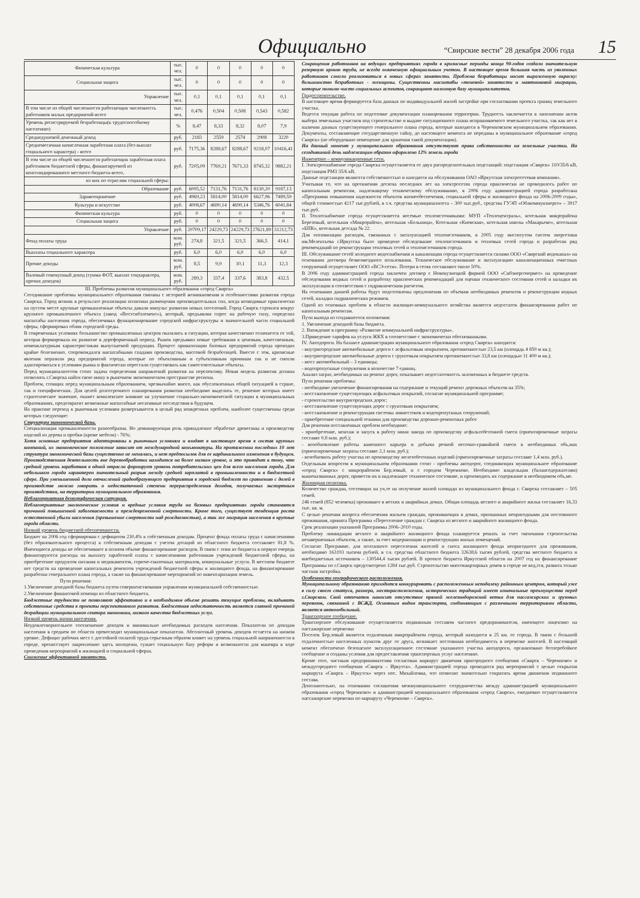Официально “Свирские вести” 28 декабря 2006 года 15
| Физическая культура | тыс. чел. | 0 | 0 | 0 | 0 | 0 |
| Социальная защита | тыс. чел. | 0 | 0 | 0 | 0 | 0 |
| Управление | тыс. чел. | 0,1 | 0,1 | 0,1 | 0,1 | 0,1 |
| В том числе из общей численности работающих численность работников малых предприятий-всего | тыс. чел. | 0,476 | 0,504 | 0,508 | 0,543 | 0,582 |
| Уровень регистрируемой безработицы(к трудоспособному населению) | % | 8,47 | 8,33 | 8,32 | 8,07 | 7,9 |
| Среднедушевой денежный доход | руб. | 2183 | 2559 | 2574 | 2908 | 3220 |
| Среднемесячная начисленная заработная плата (без выплат социального характера) - всего | руб. | 7175,36 | 8288,67 | 8288,67 | 9218,07 | 10416,41 |
| В том числе из общей численности работающих заработная плата работников бюджетной сферы, финансируемой из консолидированного местного бюджета-всего, | руб. | 7205,09 | 7769,21 | 7671,33 | 8745,32 | 9882,21 |
| из них по отраслям социальной сферы: | | | | | | |
| Образование | руб. | 6095,52 | 7131,76 | 7131,76 | 8130,20 | 9187,13 |
| Здравоохранение | руб. | 4969,23 | 5814,00 | 5814,00 | 6627,96 | 7489,59 |
| Культура и искусство | руб. | 4008,67 | 4690,14 | 4690,14 | 5346,76 | 6041,84 |
| Физическая культура | руб. | 0 | 0 | 0 | 0 | 0 |
| Социальная защита | руб. | 0 | 0 | 0 | 0 | 0 |
| Управление | руб. | 20709,17 | 24229,73 | 24229,73 | 27621,89 | 31212,73 |
| Фонд оплаты труда | млн. руб. | 274,8 | 321,5 | 321,5 | 366,5 | 414,1 |
| Выплаты социального характера | руб. | 6,0 | 6,0 | 6,0 | 6,0 | 6,0 |
| Прочие доходы | млн. руб. | 8,5 | 9,9 | 10,1 | 11,3 | 12,3 |
| Валовый совокупный доход (сумма ФОТ, выплат соцхарактера, прочих доходов) | млн. руб. | 289,3 | 337,4 | 337,6 | 383,8 | 432,5 |
III. Проблемы развития муниципального образования «город Свирск»
Сегодняшние проблемы муниципального образования связаны с историей возникновения и особенностями развития города Свирска. Город возник в результате реализации политики размещения производительных сил, когда возводимые практически на пустом месте крупные промышленные объекты давали импульс развития новых поселений. Город Свирск строился вокруг крупного промышленного объекта (завод «Востсибэлемент»), который, предъявляя спрос на рабочую силу, определил масштабы населения города, обеспечивал функционирование городской инфраструктуры и значительной части социальной сферы, сформировал облик городской среды.
В современных условиях большинство промышленных центров оказались в ситуации, которая качественно отличается от той, которая формировала их развитие в дореформенный период. Рынок предъявил новые требования к ценовым, качественным, номенклатурным характеристикам выпускаемой продукции. Процесс приватизации базовых предприятий города проходил крайне болезненно, сопровождался масштабными спадами производства, массовой безработицей. Вместе с тем, кризисные явления поразили ряд предприятий города, которые по объективным и субъективным причинам так и не смогли адаптироваться к условиям рынка и фактически перестали существовать как самостоятельные объекты.
Перед муниципалитетом стоит задача определения направлений развития на перспективу. Новая модель развития должна позволить г.Свирска найти свою нишу в рыночном экономическом пространстве региона.
Проблем, стоящих перед муниципальным образованием, чрезвычайно много, как обусловленных общей ситуацией в стране, так и специфических. Для целей долгосрочного планирования развития необходимо выделить те, решение которых имеет стратегическое значение, окажет комплексное влияние на улучшение социально-экономической ситуации в муниципальных образованиях, предотвратит возможные масштабные негативные последствия в будущем.
На практике переход к рыночным условиям развертывается в целый ряд конкретных проблем, наиболее существенны среди которых следующие:
Структура экономической базы.
Специализация промышленности разнообразна. Но доминирующая роль принадлежит обработке древесины и производству изделий из дерева и пробки (кроме мебели) - 76%;
Хотя основные предприятия адаптированы к рыночным условиям и входят в настоящее время в состав крупных компаний, их экономическое положение зависит от международной конъюнктуры. На протяжении последних 10 лет структура экономической базы существенно не менялась, и нет предпосылок для ее кардинального изменения в будущем. Производственная деятельность вне деревообработки находится на более низком уровне, и это приводит к тому, что средний уровень заработков в одной отрасли формирует уровень потребительских цен для всего населения города. Для небольшого города характерен значительный разрыв между средней зарплатой в промышленности и в бюджетной сфере. При уменьшенной доли отчислений градообразующего предприятия в городской бюджет по сравнению с долей в производстве можно говорить о недостаточной степени перераспределения доходов, получаемых экспортным производством, на территории муниципального образования.
Неблагоприятная демографическая ситуация.
Неблагоприятные экологические условия и вредные условия труда на базовых предприятиях города становятся причиной повышенной заболеваемости и преждевременной смертности. Кроме того, существует тенденция роста естественной убыли населения (превышение смертности над рождаемостью), а так же миграция населения в крупные города области.
Низкий уровень бюджетной обеспеченности.
Бюджет на 2006 год сформирован с дефицитом 230,4% к собственным доходам. Процент фонда оплаты труда с начислениями (без образовательного процесса) к собственным доходам с учетом дотаций из областного бюджета составляет 81,8 %. Имеющиеся доходы не обеспечивают в полном объеме финансирование расходов. В связи с этим из бюджета в первую очередь финансируются расходы на выплату заработной платы с начислениями работникам учреждений бюджетной сферы, на приобретение продуктов питания и медикаментов, горюче-смазочных материалов, коммунальные услуги. В местном бюджете нет средств на проведение капитальных ремонтов учреждений бюджетной сферы и жилищного фонда, на финансирование разработки генерального плана города, а также на финансирование мероприятий по инвентаризации земель.
Пути решения:
1.Увеличение доходной базы бюджета путем совершенствования управления муниципальной собственностью.
2.Увеличение финансовой помощи из областного бюджета.
Бюджетные трудности не позволяют эффективно и в необходимом объеме решать текущие проблемы, вкладывать собственные средства в проекты перспективного развития. Бюджетная недостаточность является главной причиной деградации муниципального сектора экономики, низкого качества бюджетных услуг.
Низкий уровень жизни населения.
Неудовлетворительное соотношение доходов и минимально необходимых расходов населения. Показатели по доходам населения в среднем по области превосходят муниципальные показатели. Абсолютный уровень доходов остается на низком уровне. Дефицит рабочих мест с достойной оплатой труда серьезным образом влияет на уровень социальной напряженности в городе, препятствует закреплению здесь молодежи, сужает социальную базу реформ и возможности для маневра в ходе проведения мероприятий в жилищной и социальной сферах.
Снижение эффективной занятости.
Сокращения работников на ведущих предприятиях города в кризисные периоды конца 90-годов создали значительную резервную армию труда, не всегда охваченную официальным учетом. В настоящее время большая часть из уволенных работников смогли реализоваться в новых сферах занятости. Проблема безработицы носит выраженную окраску: большинство безработных - женщины. Существенны масштабы «теневой» занятости и маятниковой миграции, которые помимо чисто социальных аспектов, сокращают налоговую базу муниципалитетов.
Градостроительство.
В настоящее время формируется база данных по индивидуальной жилой застройке при согласовании проекта границ земельного участка.
Ведется текущая работа по подготовке документации планирования территории. Трудность заключается в заполнении актов выбора земельных участков под строительство и выдаче ситуационного плана испрашиваемого земельного участка, так как нет в наличии данных существующего генерального плана города, которые находятся в Черемховском муниципальном образовании. Документы, составляющие государственную тайну, до настоящего момента не переданы в муниципальное образование «город Свирск» (не оборудовано помещение для хранения такой документации).
На данный момент у муниципального образования отсутствуют права собственности на земельные участки. На сегодняшний день надлежащим образом оформлено 12% земель города
Инженерно – коммуникационные сети.
I. Электроснабжение города Свирска осуществляется от двух распределительных подстанций: подстанция «Свирск» 110/35/6 кВ, подстанция РМЗ 35/6 кВ.
Данные подстанции являются собственностью и находятся на обслуживании ОАО «Иркутская электросетевая компания».
Учитывая то, что на протяжении десятка последних лет на электросетях города практически не проводилось работ по капитальным ремонтам, надлежащему техническому обслуживанию, в 2006 году администрацией города разработана «Программа повышения надежности объектов жизнеобеспечения, социальной сферы и жилищного фонда на 2006-2009 годы», общей стоимостью 4217 тыс.рублей, в т.ч. средства муниципалитета – 300 тыс.руб., средства ГУЭП «Облкоммунэнерго» – 3917 тыс.руб.
II. Теплоснабжение города осуществляется восемью теплоисточниками: МУП «Теплоцентраль», котельная микрорайона Березовый, котельная «Микрорайон», котельная «Больница», Котельная «Киевская», котельная школы «Макарьево», котельная «БПК», котельная детсада № 22.
Для оптимизации расходов, связанных с эксплуатацией теплоисточников, в 2005 году институтом систем энергетики им.Мелентьева г.Иркутска было проведено обследование теплоисточников и тепловых сетей города и разработан ряд рекомендаций по реконструкции тепловых сетей и теплоисточников города.
III. Обслуживание сетей холодного водоснабжения и канализации города осуществляется силами ООО «Свирский водоканал» на основании договора безвозмездного пользования. Техническое обслуживание и эксплуатацию канализационных очистных сооружений осуществляет ООО «ВСЭ-сети». Потери в сетях составляют около 50%.
В 2006 году администрацией города заключен договор с Новокузнецкой фирмой ООО «Сибэнергочермет» на проведение обследования водных сетей и разработку практических рекомендаций для оценки технического состояния сетей и наладки их эксплуатации в соответствии с гидравлическим расчетом.
На основании данной работы будут подготовлены предложения по объемам необходимых ремонтов и реконструкции водных сетей, наладки гидравлических режимов.
Одной из основных проблем в области жилищно-коммунального хозяйства является недостаток финансирования работ по капитальным ремонтам.
Пути выхода из создавшегося положения:
1. Увеличение доходной базы бюджета.
2. Вхождение в программу «Развитие коммунальной инфраструктуры».
3.Приведение тарифов на услуги ЖКХ в соответствие с экономически обоснованными.
IV. Автодороги. На балансе администрации муниципального образования «город Свирск» находятся:
- внутригородские автомобильные дороги с асфальтовым покрытием, протяженностью 23,5 км (площадь 4 850 м кв.);
- внутригородские автомобильные дороги с грунтовым покрытием протяженностью 33,8 км (площадью 11 400 м кв.);
- мост автомобильный – 3 единицы;
- водопропускные сооружения в количестве 7 единиц.
Анализ затрат, необходимых на ремонт дорог, показывает недостаточность заложенных в бюджете средств.
Пути решения проблемы:
- необходимо увеличение финансирования на содержание и текущий ремонт дорожных объектов на 35%;
- восстановление существующих асфальтовых покрытий, согласно муниципальной программе;
- строительство внутригородских дорог;
- восстановление существующих дорог с грунтовым покрытием;
- восстановление и реконструкция системы ливнестоков и водопропускных сооружений;
- приобретение специальной техники для производства дорожно-ремонтных работ
Для решения поставленных проблем необходимо:
- приобретение, монтаж и запуск в работу мини завода по производству асфальтобетонной смеси (ориентировочные затраты составят 0,8 млн. руб.);
- возобновление работы каменного карьера и добычи речной песочно-гравийной смеси в необходимых объ,мах (ориентировочные затраты составят 2,1 млн. руб.);
- возобновить работу участка по производству железобетонных изделий (ориентировочные затраты составят 1,4 млн. руб.).
Отдельным вопросом в муниципальном образовании стоит - проблемы автодорог, соединяющих муниципальное образование «город Свирск» с микрорайоном Бер,зовый, и с городом Черемхово. Необходимо владельцам (балансодержателям) вышеназванных дорог, привести их в надлежащее техническое состояние, и производить их содержание в необходимом объ,ме.
Жилищная политика.
Количество граждан, состоящих на уч,те на получение жилой площади из муниципального фонда г. Свирска составляет – 505 семей.
246 семей (852 человека) проживают в ветхих и аварийных домах. Общая площадь ветхого и аварийного жилья составляет 16,33 тыс. кв. м.
С целью решения вопроса обеспечения жильем граждан, проживающих в домах, признанных непригодными для постоянного проживания, принята Программа «Переселение граждан г. Свирска из ветхого и аварийного жилищного фонда.
Срок реализации указанной Программы 2006–2010 годы.
Проблему ликвидации ветхого и аварийного жилищного фонда планируется решать за счет окончания строительства незавершенных объектов, а также, за счет модернизации и реконструкции жилых помещений.
Согласно Программе, для поэтапного переселения жителей и сноса жилищного фонда непригодного для проживания, необходимо 163193 тысячи рублей, в т.ч. средства областного бюджета 32638,6 тысяч рублей, средства местного бюджета и внебюджетных источников – 130544,4 тысяч рублей. В проекте бюджета Иркутской области на 2007 год на финансирование Программы по г.Свирск предусмотрено 1284 тыс.руб. Строительство многоквартирных домов в городе не вед,тся, развита только частная застройка.
Особенности географического расположения.
Муниципальному образованию приходится конкурировать с расположенным неподалеку районным центром, который уже в силу своего статуса, размера, месторасположения, исторических традиций имеет изначальные преимущества перед г.Свирском. Свой отпечаток наносит отсутствие прямой железнодорожной ветки для пассажирских и грузовых перевозок, связанной с ВСЖД. Основным видом транспорта, соединяющим с различными территориями области, является автомобильный.
Транспортное сообщение.
Транспортное обслуживание осуществляется подвижным составом частного предпринимателя, имеющего лицензию на пассажирские перевозки
Поселок Бер,зовый является отдаленным микрорайоном города, который находится в 25 км. от города. В связи с большой отдаленностью населенных пунктов друг от друга, возникает постоянная необходимость в перевозке жителей. В настоящий момент обеспечено безопасное эксплуатационное состояние указанного участка автодороги, организовано бесперебойное сообщение и созданы условия для предоставления транспортных услуг населению.
Кроме того, частным предпринимателям согласован маршрут движения пригородного сообщения «Свирск – Черемхово» и междугороднего сообщения «Свирск – Иркутск». Администрацией города проводится ряд мероприятий с целью открытия маршрута «Свирск – Иркутск» через пос. Михайловка, что позволит значительно сократить время движения подвижного состава.
Дополнительно, на основании соглашения межмуниципального сотрудничества между администрацией муниципального образования «город Черемхово» и администрацией муниципального образования «город Свирск», ежедневно осуществляются пассажирские перевозки по маршруту «Черемхово – Свирск».